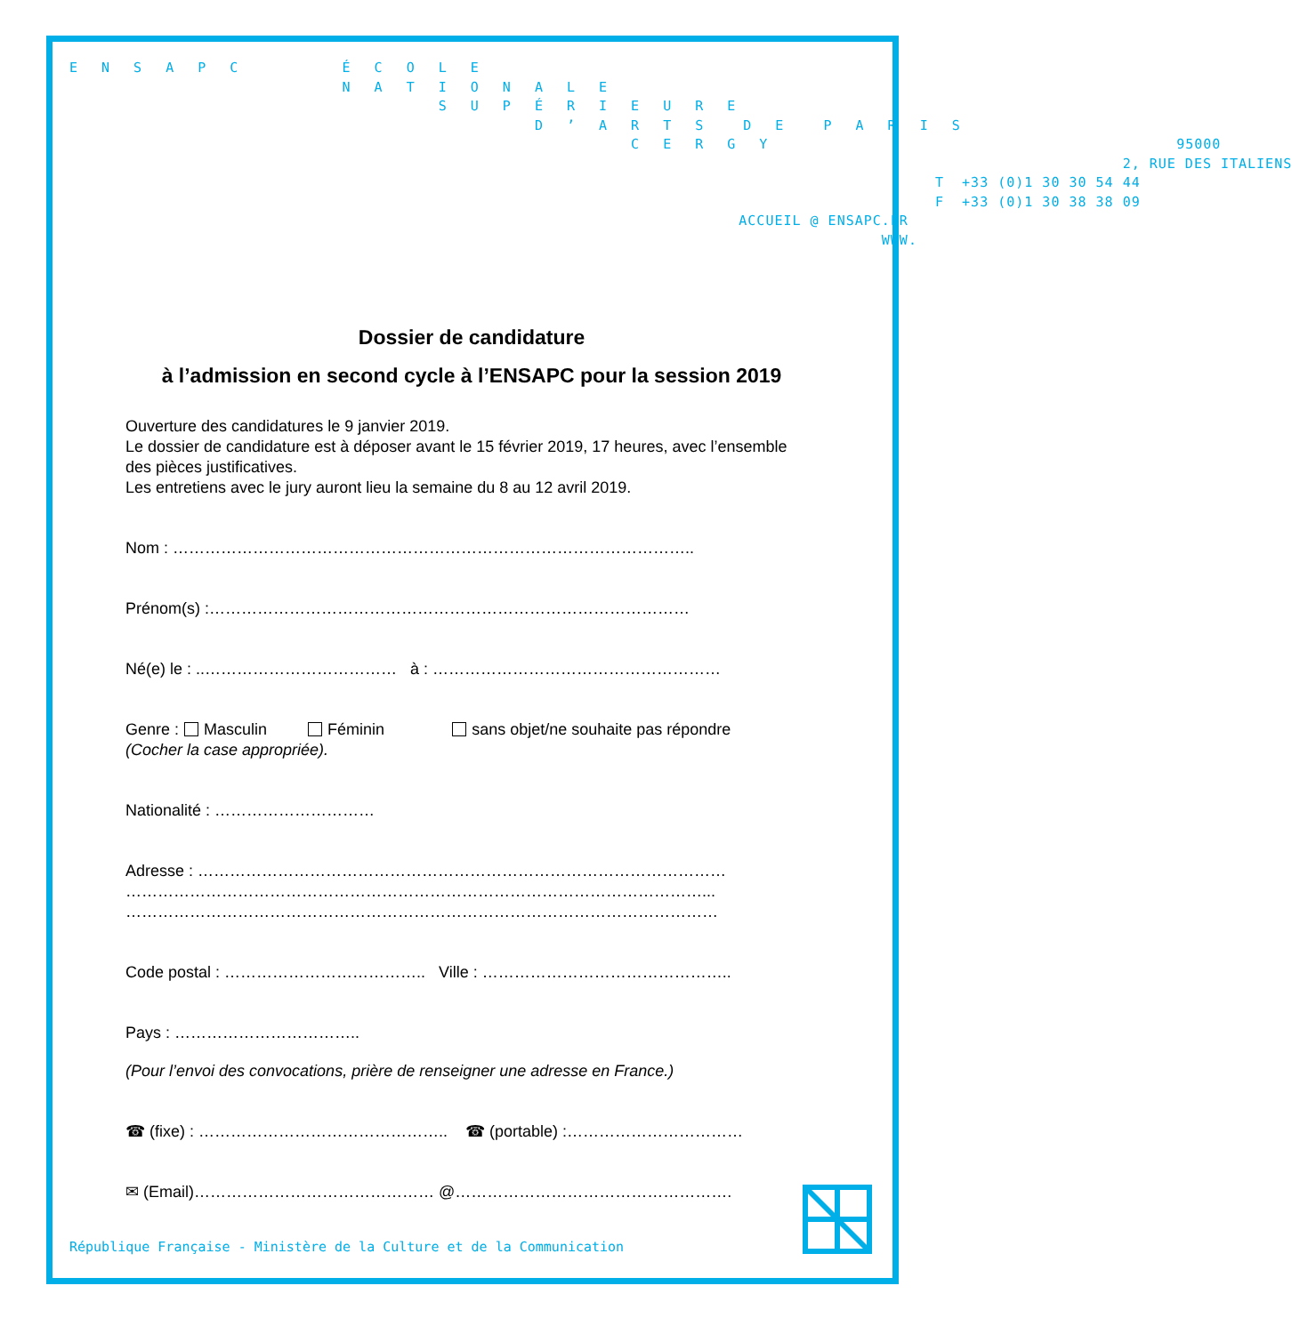E N S A P C É C O L E N A T I O N A L E S U P É R I E U R E D ’ A R T S D E P A R I S C E R G Y 95000 2, RUE DES ITALIENS T +33 (0)1 30 30 54 44 F +33 (0)1 30 38 38 09 ACCUEIL @ ENSAPC.FR WWW.
Dossier de candidature
à l’admission en second cycle à l’ENSAPC pour la session 2019
Ouverture des candidatures le 9 janvier 2019.
Le dossier de candidature est à déposer avant le 15 février 2019, 17 heures, avec l’ensemble des pièces justificatives.
Les entretiens avec le jury auront lieu la semaine du 8 au 12 avril 2019.
Nom : ……………………………………………………………………………………..
Prénom(s) :………………………………………………………………………………
Né(e) le : ..……………………………… à : ………………………………………………
Genre : Masculin Féminin sans objet/ne souhaite pas répondre
(Cocher la case appropriée).
Nationalité : …………………………
Adresse : ………………………………………………………………………………………
………………………………………………………………………………………………...
…………………………………………………………………………………………………
Code postal : ……………………………….. Ville : ………………………………………..
Pays : ……………………………..
(Pour l’envoi des convocations, prière de renseigner une adresse en France.)
☎ (fixe) : ……………………………………….. ☎ (portable) :……………………………
✉ (Email)……………………………………… @…………………………………………….
République Française - Ministère de la Culture et de la Communication